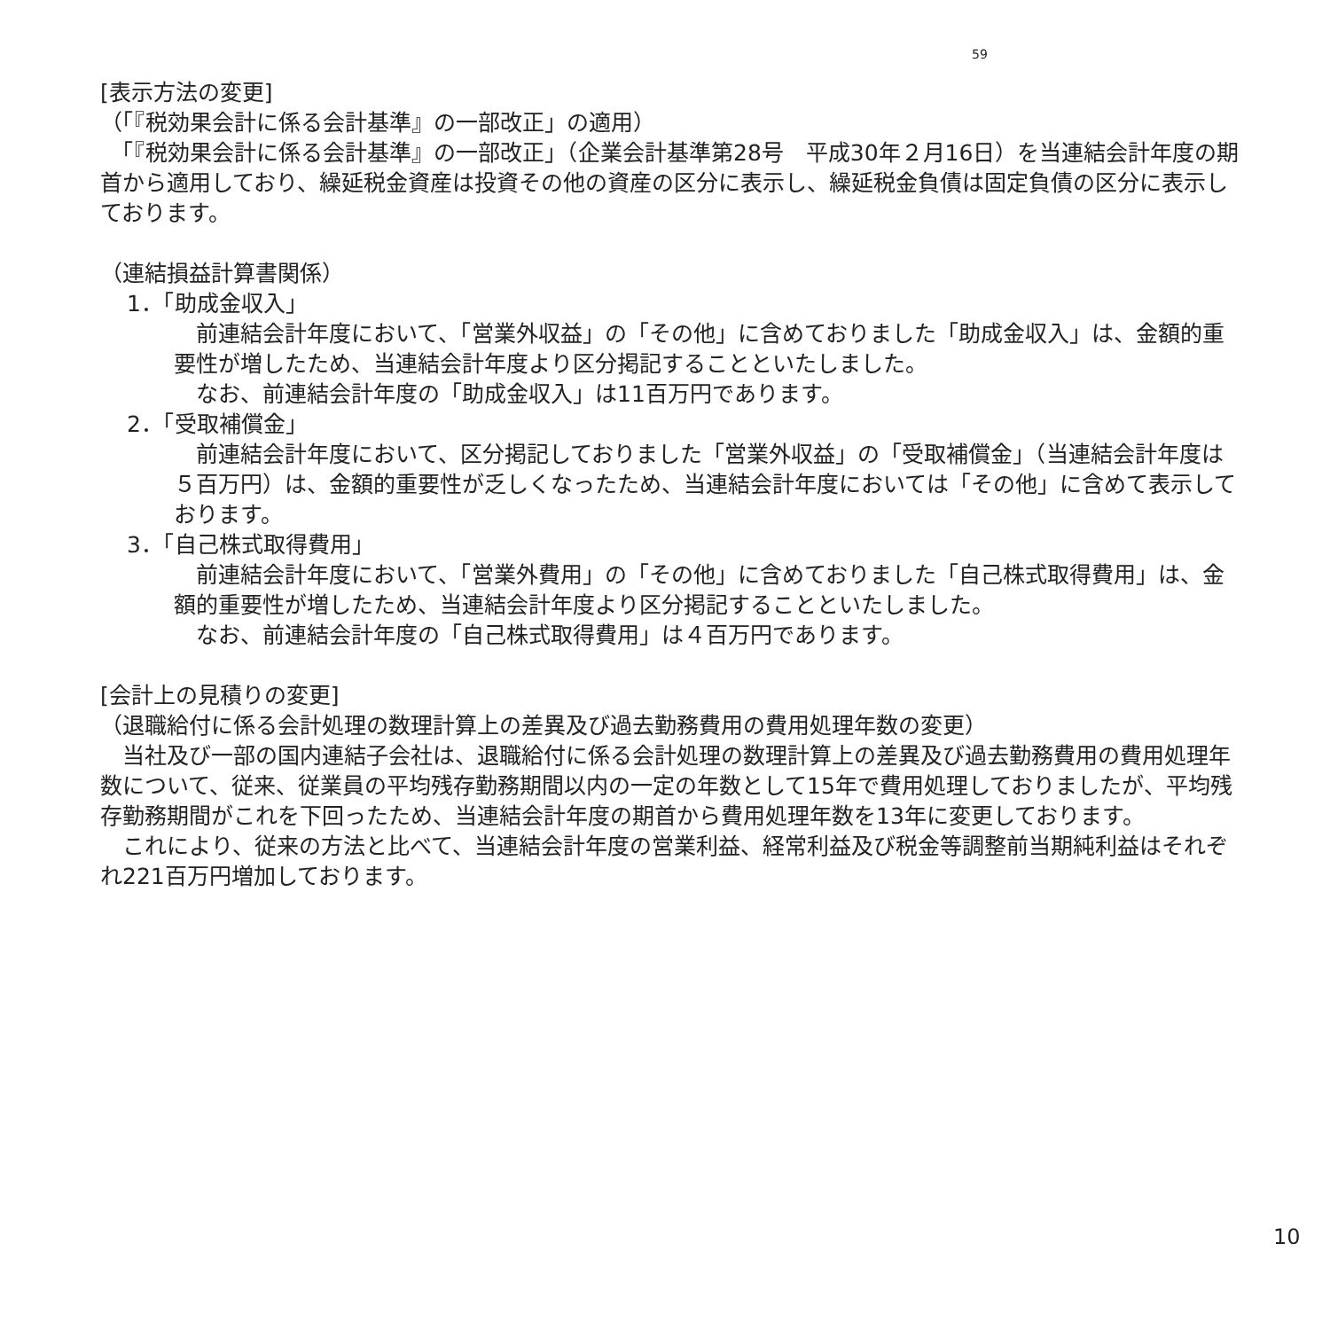59
[表示方法の変更]
（「『税効果会計に係る会計基準』の一部改正」の適用）
　「『税効果会計に係る会計基準』の一部改正」（企業会計基準第28号　平成30年２月16日）を当連結会計年度の期首から適用しており、繰延税金資産は投資その他の資産の区分に表示し、繰延税金負債は固定負債の区分に表示しております。
（連結損益計算書関係）
1．「助成金収入」
　前連結会計年度において、「営業外収益」の「その他」に含めておりました「助成金収入」は、金額的重要性が増したため、当連結会計年度より区分掲記することといたしました。
　なお、前連結会計年度の「助成金収入」は11百万円であります。
2．「受取補償金」
　前連結会計年度において、区分掲記しておりました「営業外収益」の「受取補償金」（当連結会計年度は５百万円）は、金額的重要性が乏しくなったため、当連結会計年度においては「その他」に含めて表示しております。
3．「自己株式取得費用」
　前連結会計年度において、「営業外費用」の「その他」に含めておりました「自己株式取得費用」は、金額的重要性が増したため、当連結会計年度より区分掲記することといたしました。
　なお、前連結会計年度の「自己株式取得費用」は４百万円であります。
[会計上の見積りの変更]
（退職給付に係る会計処理の数理計算上の差異及び過去勤務費用の費用処理年数の変更）
　当社及び一部の国内連結子会社は、退職給付に係る会計処理の数理計算上の差異及び過去勤務費用の費用処理年数について、従来、従業員の平均残存勤務期間以内の一定の年数として15年で費用処理しておりましたが、平均残存勤務期間がこれを下回ったため、当連結会計年度の期首から費用処理年数を13年に変更しております。
　これにより、従来の方法と比べて、当連結会計年度の営業利益、経常利益及び税金等調整前当期純利益はそれぞれ221百万円増加しております。
10